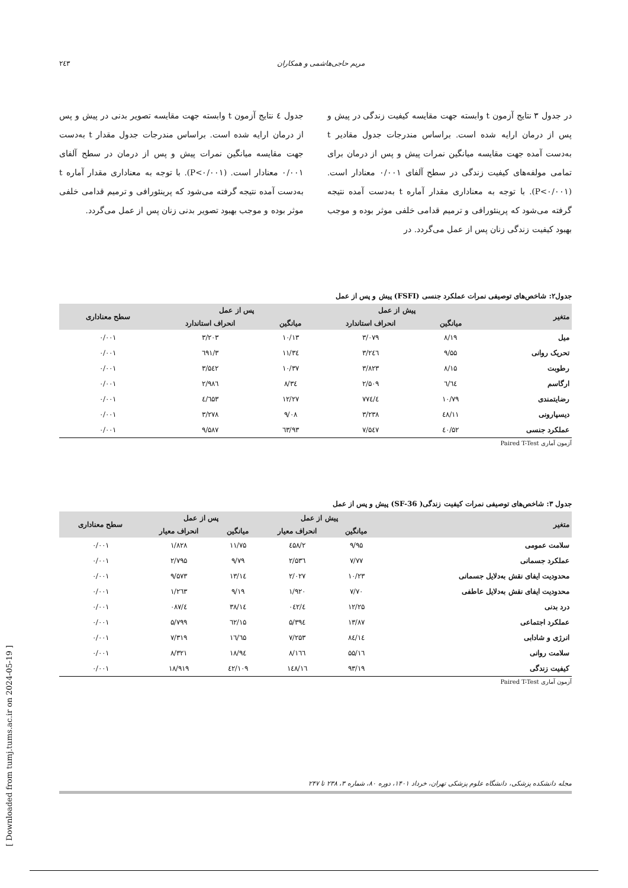مریم حاجی‌هاشمی و همکاران ۲٤۳
در جدول ۳ نتایج آزمون t وابسته جهت مقایسه کیفیت زندگی در پیش و پس از درمان ارایه شده است. براساس مندرجات جدول مقادیر t به‌دست آمده جهت مقایسه میانگین نمرات پیش و پس از درمان برای تمامی مولفه‌های کیفیت زندگی در سطح آلفای ۰/۰۰۱ معنادار است. (P<۰/۰۰۱). با توجه به معناداری مقدار آماره t به‌دست آمده نتیجه گرفته می‌شود که پرینئورافی و ترمیم قدامی خلفی موثر بوده و موجب بهبود کیفیت زندگی زنان پس از عمل می‌گردد. در
جدول ٤ نتایج آزمون t وابسته جهت مقایسه تصویر بدنی در پیش و پس از درمان ارایه شده است. براساس مندرجات جدول مقدار t به‌دست جهت مقایسه میانگین نمرات پیش و پس از درمان در سطح آلفای ۰/۰۰۱ معنادار است. (P<۰/۰۰۱). با توجه به معناداری مقدار آماره t به‌دست آمده نتیجه گرفته می‌شود که پرینئورافی و ترمیم قدامی خلفی موثر بوده و موجب بهبود تصویر بدنی زنان پس از عمل می‌گردد.
جدول۲: شاخص‌های توصیفی نمرات عملکرد جنسی (FSFI) پیش و پس از عمل
| متغیر | پیش از عمل | | پس از عمل | | سطح معناداری |
| --- | --- | --- | --- | --- | --- |
| | میانگین | انحراف استاندارد | میانگین | انحراف استاندارد | |
| میل | ۸/۱۹ | ۳/۰۷۹ | ۱۰/۱۳ | ۳/۲۰۳ | ۰/۰۰۱ |
| تحریک روانی | ۹/۵۵ | ۳/۲٤٦ | ۱۱/۳٤ | ۳/٦۹۱ | ۰/۰۰۱ |
| رطوبت | ۸/۱۵ | ۳/۸۲۳ | ۱۰/۳۷ | ۳/۵٤۲ | ۰/۰۰۱ |
| ارگاسم | ٦/٦٤ | ۲/۵۰۹ | ۸/۳٤ | ۲/۹۸٦ | ۰/۰۰۱ |
| رضایتمندی | ۱۰/۷۹ | ٤/۷۷٤ | ۱۲/۲۷ | ٤/٦۵۳ | ۰/۰۰۱ |
| دیسپارونی | ۱۱/٤۸ | ۳/۲۳۸ | ۹/۰۸ | ۳/۲۷۸ | ۰/۰۰۱ |
| عملکرد جنسی | ۵۲/٤۰ | ۷/۵٤۷ | ٦۳/۹۳ | ۹/۵۸۷ | ۰/۰۰۱ |
آزمون آماری Paired T-Test
جدول ۳: شاخص‌های توصیفی نمرات کیفیت زندگی( SF-36) پیش و پس از عمل
| متغیر | پیش از عمل | | پس از عمل | | سطح معناداری |
| --- | --- | --- | --- | --- | --- |
| | میانگین | انحراف معیار | میانگین | انحراف معیار | |
| سلامت عمومی | ۹/۹۵ | ۲/٤۵۸ | ۱۱/۷۵ | ۱/۸۲۸ | ۰/۰۰۱ |
| عملکرد جسمانی | ۷/۷۷ | ۲/۵۳٦ | ۹/۷۹ | ۲/۷۹۵ | ۰/۰۰۱ |
| محدودیت ایفای نقش به‌دلایل جسمانی | ۱۰/۲۳ | ۲/۰۲۷ | ۱۳/۱٤ | ۹/۵۷۳ | ۰/۰۰۱ |
| محدودیت ایفای نقش به‌دلایل عاطفی | ۷/۷۰ | ۱/۹۲۰ | ۹/۱۹ | ۱/۲٦۳ | ۰/۰۰۱ |
| درد بدنی | ۱۲/۲۵ | ٤/۰٤۲ | ۱٤/۳۸ | ٤/۰۸۷ | ۰/۰۰۱ |
| عملکرد اجتماعی | ۱۳/۸۷ | ۵/۳۹٤ | ۱۵/٦۲ | ۵/۷۹۹ | ۰/۰۰۱ |
| انرژی و شادابی | ۱٤/۸٤ | ۷/۲۵۳ | ۱٦/٦۵ | ۷/۳۱۹ | ۰/۰۰۱ |
| سلامت روانی | ۱٦/۵۵ | ۸/۱٦٦ | ۱۸/۹٤ | ۸/۳۲۱ | ۰/۰۰۱ |
| کیفیت زندگی | ۹۳/۱۹ | ۱٦/۱٤۸ | ۱۰۹/٤۲ | ۱۸/۹۱۹ | ۰/۰۰۱ |
آزمون آماری Paired T-Test
مجله دانشکده پزشکی، دانشگاه علوم پزشکی تهران، خرداد ۱۴۰۱، دوره ۸۰، شماره ۳، ۲۳۸ تا ۲۴۷
[ Downloaded from tumj.tums.ac.ir on 2024-05-19 ]